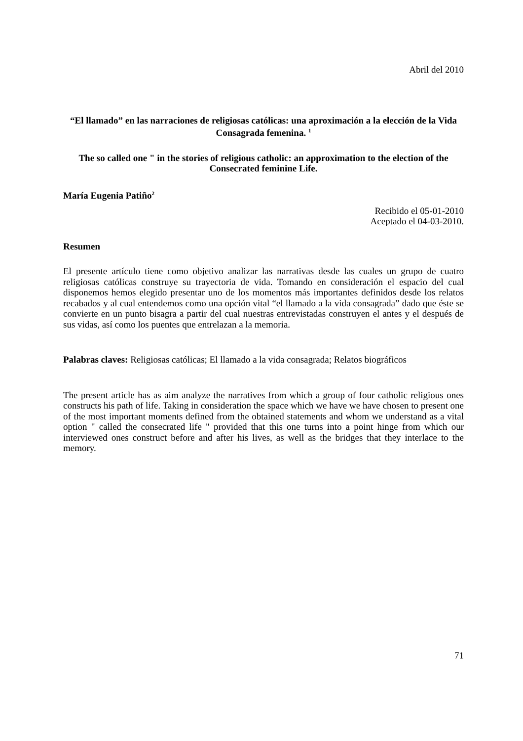Abril del 2010
“El llamado” en las narraciones de religiosas católicas: una aproximación a la elección de la Vida Consagrada femenina. <sup>1</sup>
The so called one " in the stories of religious catholic: an approximation to the election of the Consecrated feminine Life.
María Eugenia Patiño<sup>2</sup>
Recibido el 05-01-2010
Aceptado el 04-03-2010.
Resumen
El presente artículo tiene como objetivo analizar las narrativas desde las cuales un grupo de cuatro religiosas católicas construye su trayectoria de vida. Tomando en consideración el espacio del cual disponemos hemos elegido presentar uno de los momentos más importantes definidos desde los relatos recabados y al cual entendemos como una opción vital “el llamado a la vida consagrada” dado que éste se convierte en un punto bisagra a partir del cual nuestras entrevistadas construyen el antes y el después de sus vidas, así como los puentes que entrelazan a la memoria.
Palabras claves: Religiosas católicas; El llamado a la vida consagrada; Relatos biográficos
The present article has as aim analyze the narratives from which a group of four catholic religious ones constructs his path of life. Taking in consideration the space which we have we have chosen to present one of the most important moments defined from the obtained statements and whom we understand as a vital option " called the consecrated life " provided that this one turns into a point hinge from which our interviewed ones construct before and after his lives, as well as the bridges that they interlace to the memory.
71